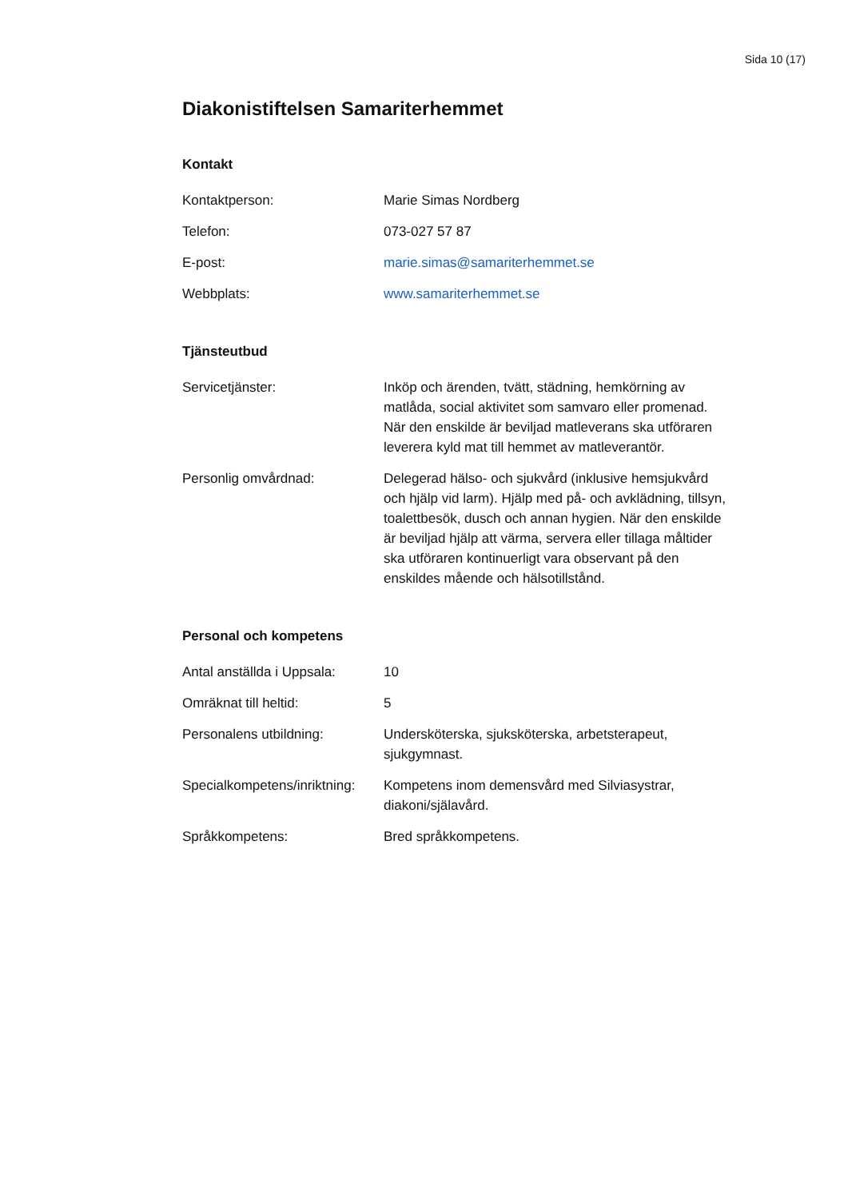Sida 10 (17)
Diakonistiftelsen Samariterhemmet
Kontakt
| Kontaktperson: | Marie Simas Nordberg |
| Telefon: | 073-027 57 87 |
| E-post: | marie.simas@samariterhemmet.se |
| Webbplats: | www.samariterhemmet.se |
Tjänsteutbud
| Servicetjänster: | Inköp och ärenden, tvätt, städning, hemkörning av matlåda, social aktivitet som samvaro eller promenad. När den enskilde är beviljad matleverans ska utföraren leverera kyld mat till hemmet av matleverantör. |
| Personlig omvårdnad: | Delegerad hälso- och sjukvård (inklusive hemsjukvård och hjälp vid larm). Hjälp med på- och avklädning, tillsyn, toalettbesök, dusch och annan hygien. När den enskilde är beviljad hjälp att värma, servera eller tillaga måltider ska utföraren kontinuerligt vara observant på den enskildes mående och hälsotillstånd. |
Personal och kompetens
| Antal anställda i Uppsala: | 10 |
| Omräknat till heltid: | 5 |
| Personalens utbildning: | Undersköterska, sjuksköterska, arbetsterapeut, sjukgymnast. |
| Specialkompetens/inriktning: | Kompetens inom demensvård med Silviasystrar, diakoni/själavård. |
| Språkkompetens: | Bred språkkompetens. |